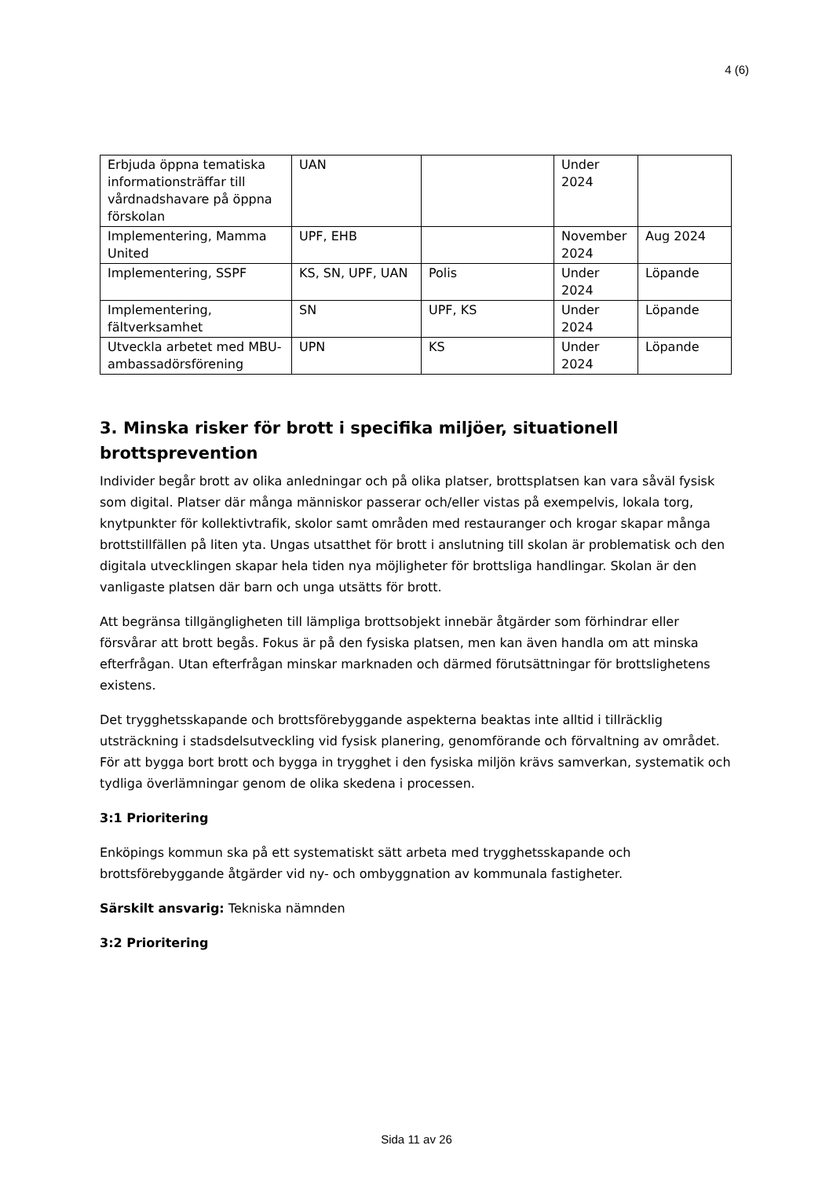4 (6)
| Erbjuda öppna tematiska informationsträffar till vårdnadshavare på öppna förskolan | UAN | | Under 2024 | |
| Implementering, Mamma United | UPF, EHB | | November 2024 | Aug 2024 |
| Implementering, SSPF | KS, SN, UPF, UAN | Polis | Under 2024 | Löpande |
| Implementering, fältverksamhet | SN | UPF, KS | Under 2024 | Löpande |
| Utveckla arbetet med MBU-ambassadörsförening | UPN | KS | Under 2024 | Löpande |
3. Minska risker för brott i specifika miljöer, situationell brottsprevention
Individer begår brott av olika anledningar och på olika platser, brottsplatsen kan vara såväl fysisk som digital. Platser där många människor passerar och/eller vistas på exempelvis, lokala torg, knytpunkter för kollektivtrafik, skolor samt områden med restauranger och krogar skapar många brottstillfällen på liten yta. Ungas utsatthet för brott i anslutning till skolan är problematisk och den digitala utvecklingen skapar hela tiden nya möjligheter för brottsliga handlingar. Skolan är den vanligaste platsen där barn och unga utsätts för brott.
Att begränsa tillgängligheten till lämpliga brottsobjekt innebär åtgärder som förhindrar eller försvårar att brott begås. Fokus är på den fysiska platsen, men kan även handla om att minska efterfrågan. Utan efterfrågan minskar marknaden och därmed förutsättningar för brottslighetens existens.
Det trygghetsskapande och brottsförebyggande aspekterna beaktas inte alltid i tillräcklig utsträckning i stadsdelsutveckling vid fysisk planering, genomförande och förvaltning av området. För att bygga bort brott och bygga in trygghet i den fysiska miljön krävs samverkan, systematik och tydliga överlämningar genom de olika skedena i processen.
3:1 Prioritering
Enköpings kommun ska på ett systematiskt sätt arbeta med trygghetsskapande och brottsförebyggande åtgärder vid ny- och ombyggnation av kommunala fastigheter.
Särskilt ansvarig: Tekniska nämnden
3:2 Prioritering
Sida 11 av 26